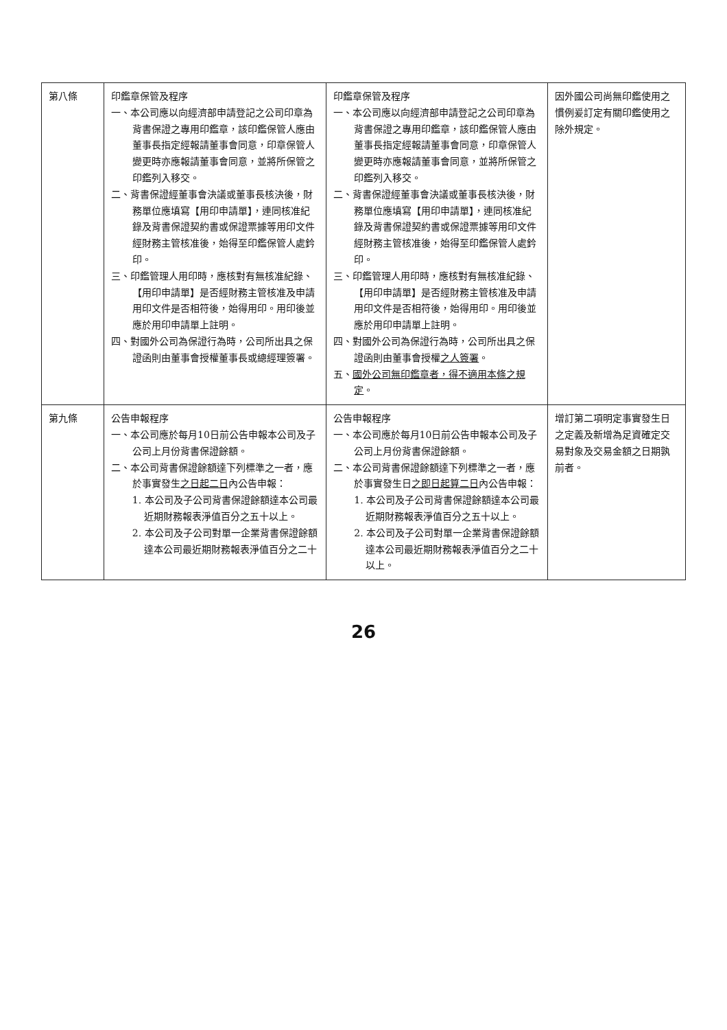| 第八條 | 印鑑章保管及程序 一、本公司應以向經濟部申請登記之公司印章為背書保證之專用印鑑章，該印鑑保管人應由董事長指定經報請董事會同意，印章保管人變更時亦應報請董事會同意，並將所保管之印鑑列入移交。 二、背書保證經董事會決議或董事長核決後，財務單位應填寫【用印申請單】，連同核准紀錄及背書保證契約書或保證票據等用印文件經財務主管核准後，始得至印鑑保管人處鈐印。 三、印鑑管理人用印時，應核對有無核准紀錄、【用印申請單】是否經財務主管核准及申請用印文件是否相符後，始得用印。用印後並應於用印申請單上註明。 四、對國外公司為保證行為時，公司所出具之保證函則由董事會授權董事長或總經理簽署。 | 印鑑章保管及程序 一、本公司應以向經濟部申請登記之公司印章為背書保證之專用印鑑章，該印鑑保管人應由董事長指定經報請董事會同意，印章保管人變更時亦應報請董事會同意，並將所保管之印鑑列入移交。 二、背書保證經董事會決議或董事長核決後，財務單位應填寫【用印申請單】，連同核准紀錄及背書保證契約書或保證票據等用印文件經財務主管核准後，始得至印鑑保管人處鈐印。 三、印鑑管理人用印時，應核對有無核准紀錄、【用印申請單】是否經財務主管核准及申請用印文件是否相符後，始得用印。用印後並應於用印申請單上註明。 四、對國外公司為保證行為時，公司所出具之保證函則由董事會授權 之人簽署 。 五、 國外公司無印鑑章者，得不適用本條之規定 。 | 因外國公司尚無印鑑使用之慣例爰訂定有關印鑑使用之除外規定。 |
| 第九條 | 公告申報程序 一、本公司應於每月10日前公告申報本公司及子公司上月份背書保證餘額。 二、本公司背書保證餘額達下列標準之一者，應於事實發生 之日起二日 內公告申報： 1. 本公司及子公司背書保證餘額達本公司最近期財務報表淨值百分之五十以上。 2. 本公司及子公司對單一企業背書保證餘額達本公司最近期財務報表淨值百分之二十 | 公告申報程序 一、本公司應於每月10日前公告申報本公司及子公司上月份背書保證餘額。 二、本公司背書保證餘額達下列標準之一者，應於事實發生日 之即日起算二日 內公告申報： 1. 本公司及子公司背書保證餘額達本公司最近期財務報表淨值百分之五十以上。 2. 本公司及子公司對單一企業背書保證餘額達本公司最近期財務報表淨值百分之二十以上。 | 增訂第二項明定事實發生日之定義及新增為足資確定交易對象及交易金額之日期孰前者。 |
26